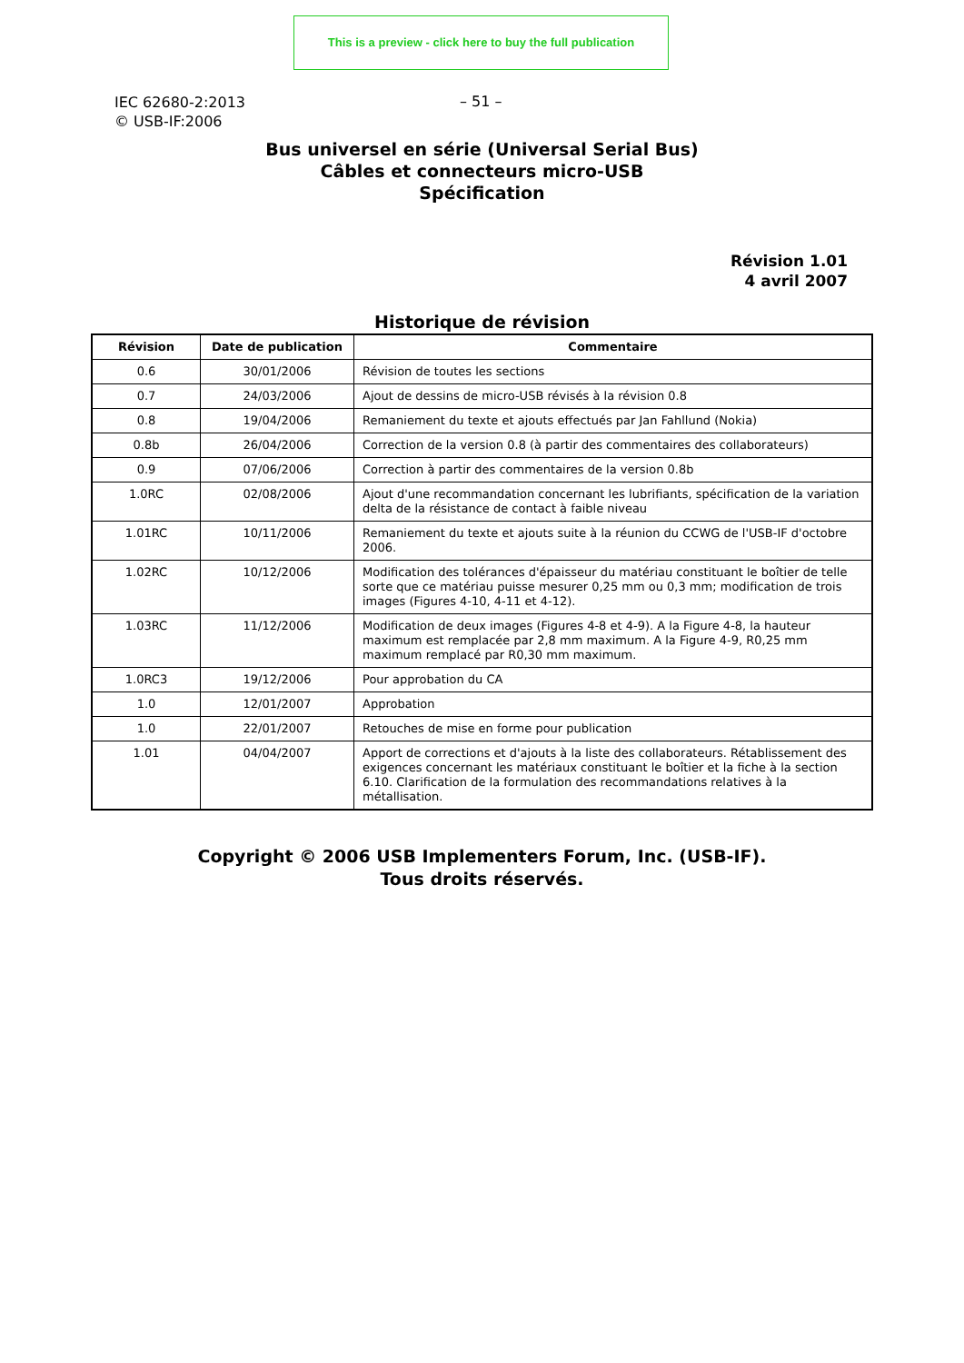This is a preview - click here to buy the full publication
IEC 62680-2:2013
© USB-IF:2006
– 51 –
Bus universel en série (Universal Serial Bus)
Câbles et connecteurs micro-USB
Spécification
Révision 1.01
4 avril 2007
Historique de révision
| Révision | Date de publication | Commentaire |
| --- | --- | --- |
| 0.6 | 30/01/2006 | Révision de toutes les sections |
| 0.7 | 24/03/2006 | Ajout de dessins de micro-USB révisés à la révision 0.8 |
| 0.8 | 19/04/2006 | Remaniement du texte et ajouts effectués par Jan Fahllund (Nokia) |
| 0.8b | 26/04/2006 | Correction de la version 0.8 (à partir des commentaires des collaborateurs) |
| 0.9 | 07/06/2006 | Correction à partir des commentaires de la version 0.8b |
| 1.0RC | 02/08/2006 | Ajout d'une recommandation concernant les lubrifiants, spécification de la variation delta de la résistance de contact à faible niveau |
| 1.01RC | 10/11/2006 | Remaniement du texte et ajouts suite à la réunion du CCWG de l'USB-IF d'octobre 2006. |
| 1.02RC | 10/12/2006 | Modification des tolérances d'épaisseur du matériau constituant le boîtier de telle sorte que ce matériau puisse mesurer 0,25 mm ou 0,3 mm; modification de trois images (Figures 4-10, 4-11 et 4-12). |
| 1.03RC | 11/12/2006 | Modification de deux images (Figures 4-8 et 4-9). A la Figure 4-8, la hauteur maximum est remplacée par 2,8 mm maximum. A la Figure 4-9, R0,25 mm maximum remplacé par R0,30 mm maximum. |
| 1.0RC3 | 19/12/2006 | Pour approbation du CA |
| 1.0 | 12/01/2007 | Approbation |
| 1.0 | 22/01/2007 | Retouches de mise en forme pour publication |
| 1.01 | 04/04/2007 | Apport de corrections et d'ajouts à la liste des collaborateurs. Rétablissement des exigences concernant les matériaux constituant le boîtier et la fiche à la section 6.10. Clarification de la formulation des recommandations relatives à la métallisation. |
Copyright © 2006 USB Implementers Forum, Inc. (USB-IF).
Tous droits réservés.